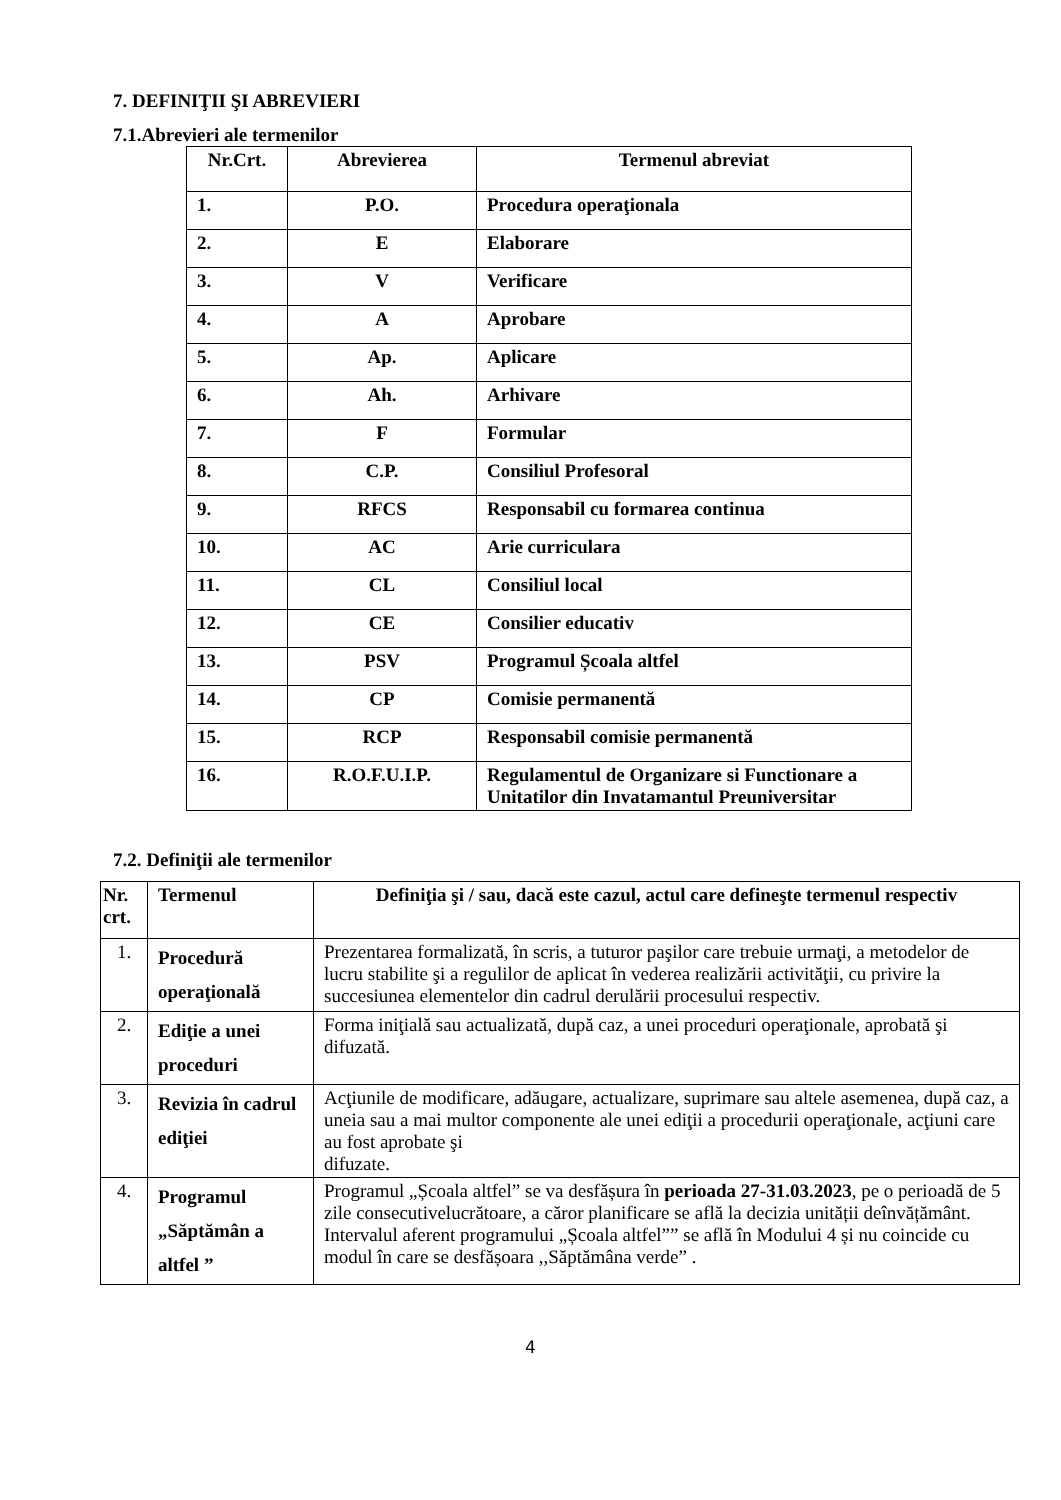7. DEFINIŢII ŞI ABREVIERI
7.1.Abrevieri ale termenilor
| Nr.Crt. | Abrevierea | Termenul abreviat |
| --- | --- | --- |
| 1. | P.O. | Procedura operaţionala |
| 2. | E | Elaborare |
| 3. | V | Verificare |
| 4. | A | Aprobare |
| 5. | Ap. | Aplicare |
| 6. | Ah. | Arhivare |
| 7. | F | Formular |
| 8. | C.P. | Consiliul Profesoral |
| 9. | RFCS | Responsabil cu formarea continua |
| 10. | AC | Arie curriculara |
| 11. | CL | Consiliul local |
| 12. | CE | Consilier educativ |
| 13. | PSV | Programul Școala altfel |
| 14. | CP | Comisie permanentă |
| 15. | RCP | Responsabil comisie permanentă |
| 16. | R.O.F.U.I.P. | Regulamentul de Organizare si Functionare a Unitatilor din Invatamantul Preuniversitar |
7.2. Definiţii ale termenilor
| Nr. crt. | Termenul | Definiţia şi / sau, dacă este cazul, actul care defineşte termenul respectiv |
| --- | --- | --- |
| 1. | Procedură operaţională | Prezentarea formalizată, în scris, a tuturor paşilor care trebuie urmaţi, a metodelor de lucru stabilite şi a regulilor de aplicat în vederea realizării activităţii, cu privire la succesiunea elementelor din cadrul derulării procesului respectiv. |
| 2. | Ediţie a unei proceduri | Forma iniţială sau actualizată, după caz, a unei proceduri operaţionale, aprobată şi difuzată. |
| 3. | Revizia în cadrul ediţiei | Acţiunile de modificare, adăugare, actualizare, suprimare sau altele asemenea, după caz, a uneia sau a mai multor componente ale unei ediţii a procedurii operaţionale, acţiuni care au fost aprobate şi difuzate. |
| 4. | Programul „Săptămân a altfel ” | Programul „Școala altfel” se va desfășura în perioada 27-31.03.2023 , pe o perioadă de 5 zile consecutivelucrătoare, a căror planificare se află la decizia unității deînvățământ. Intervalul aferent programului „Școala altfel”” se află în Modului 4 și nu coincide cu modul în care se desfășoara ,,Săptămâna verde” . |
4